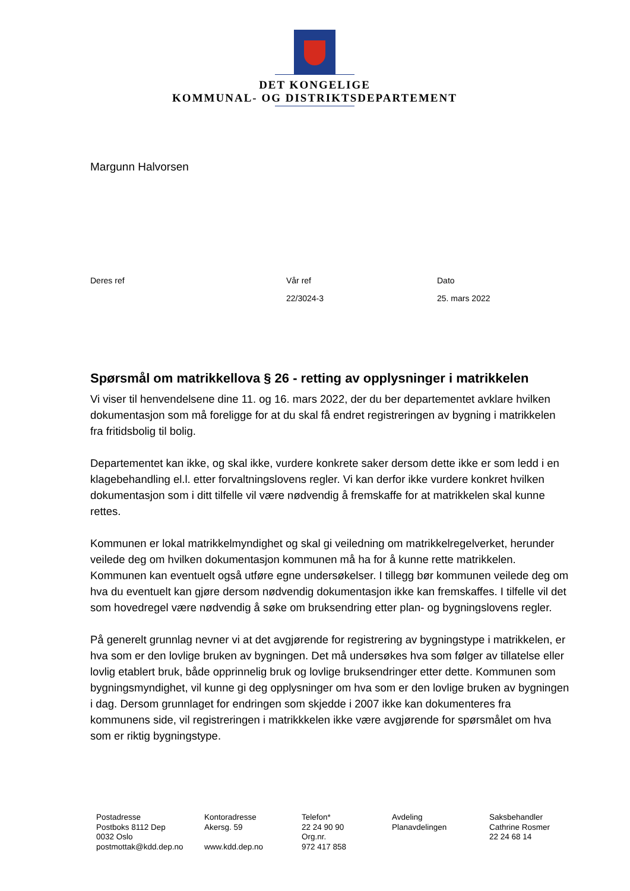DET KONGELIGE
KOMMUNAL- OG DISTRIKTSDEPARTEMENT
Margunn Halvorsen
Deres ref Vår ref
22/3024-3
Dato
25. mars 2022
Spørsmål om matrikkellova § 26 - retting av opplysninger i matrikkelen
Vi viser til henvendelsene dine 11. og 16. mars 2022, der du ber departementet avklare hvilken dokumentasjon som må foreligge for at du skal få endret registreringen av bygning i matrikkelen fra fritidsbolig til bolig.
Departementet kan ikke, og skal ikke, vurdere konkrete saker dersom dette ikke er som ledd i en klagebehandling el.l. etter forvaltningslovens regler. Vi kan derfor ikke vurdere konkret hvilken dokumentasjon som i ditt tilfelle vil være nødvendig å fremskaffe for at matrikkelen skal kunne rettes.
Kommunen er lokal matrikkelmyndighet og skal gi veiledning om matrikkelregelverket, herunder veilede deg om hvilken dokumentasjon kommunen må ha for å kunne rette matrikkelen. Kommunen kan eventuelt også utføre egne undersøkelser. I tillegg bør kommunen veilede deg om hva du eventuelt kan gjøre dersom nødvendig dokumentasjon ikke kan fremskaffes. I tilfelle vil det som hovedregel være nødvendig å søke om bruksendring etter plan- og bygningslovens regler.
På generelt grunnlag nevner vi at det avgjørende for registrering av bygningstype i matrikkelen, er hva som er den lovlige bruken av bygningen. Det må undersøkes hva som følger av tillatelse eller lovlig etablert bruk, både opprinnelig bruk og lovlige bruksendringer etter dette. Kommunen som bygningsmyndighet, vil kunne gi deg opplysninger om hva som er den lovlige bruken av bygningen i dag. Dersom grunnlaget for endringen som skjedde i 2007 ikke kan dokumenteres fra kommunens side, vil registreringen i matrikkkelen ikke være avgjørende for spørsmålet om hva som er riktig bygningstype.
Postadresse
Postboks 8112 Dep
0032 Oslo
postmottak@kdd.dep.no
Kontoradresse
Akersg. 59
www.kdd.dep.no
Telefon*
22 24 90 90
Org.nr.
972 417 858
Avdeling
Planavdelingen
Saksbehandler
Cathrine Rosmer
22 24 68 14